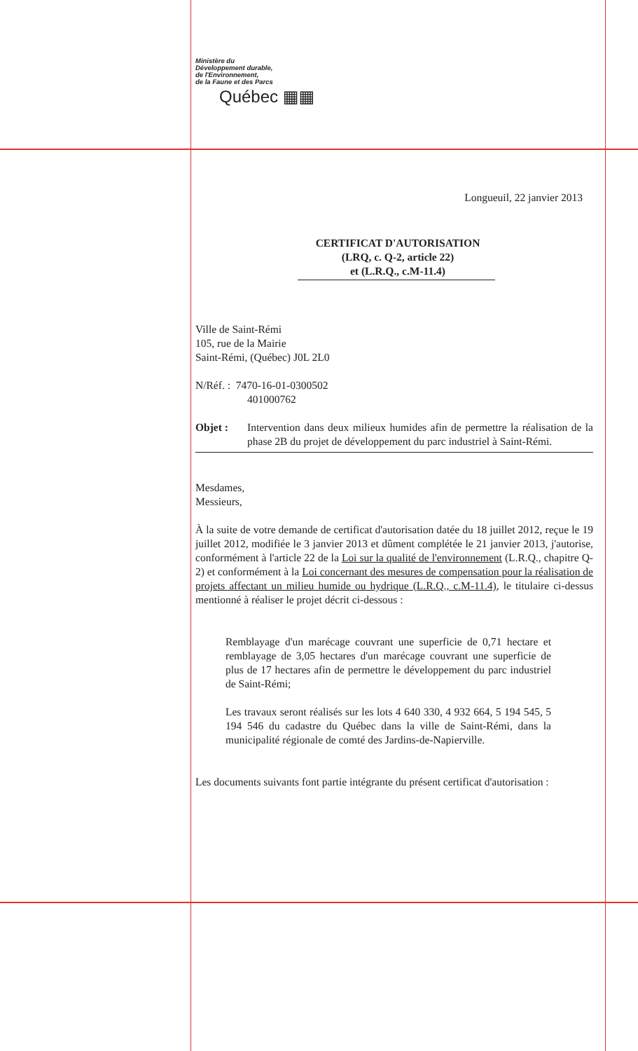Ministère du
Développement durable,
de l'Environnement,
de la Faune et des Parcs
Québec ▦▦
Longueuil, 22 janvier 2013
CERTIFICAT D'AUTORISATION
(LRQ, c. Q-2, article 22)
et (L.R.Q., c.M-11.4)
Ville de Saint-Rémi
105, rue de la Mairie
Saint-Rémi, (Québec) J0L 2L0
N/Réf. : 7470-16-01-0300502
401000762
Objet : Intervention dans deux milieux humides afin de permettre la réalisation de la phase 2B du projet de développement du parc industriel à Saint-Rémi.
Mesdames,
Messieurs,
À la suite de votre demande de certificat d'autorisation datée du 18 juillet 2012, reçue le 19 juillet 2012, modifiée le 3 janvier 2013 et dûment complétée le 21 janvier 2013, j'autorise, conformément à l'article 22 de la Loi sur la qualité de l'environnement (L.R.Q., chapitre Q-2) et conformément à la Loi concernant des mesures de compensation pour la réalisation de projets affectant un milieu humide ou hydrique (L.R.Q., c.M-11.4), le titulaire ci-dessus mentionné à réaliser le projet décrit ci-dessous :
Remblayage d'un marécage couvrant une superficie de 0,71 hectare et remblayage de 3,05 hectares d'un marécage couvrant une superficie de plus de 17 hectares afin de permettre le développement du parc industriel de Saint-Rémi;
Les travaux seront réalisés sur les lots 4 640 330, 4 932 664, 5 194 545, 5 194 546 du cadastre du Québec dans la ville de Saint-Rémi, dans la municipalité régionale de comté des Jardins-de-Napierville.
Les documents suivants font partie intégrante du présent certificat d'autorisation :